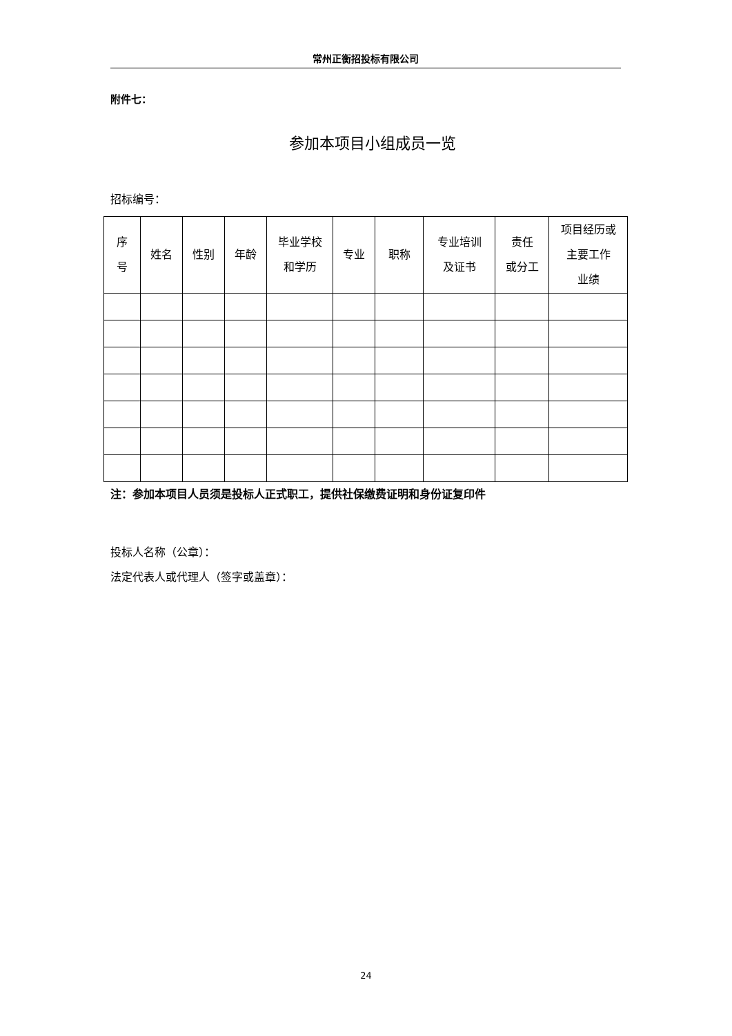常州正衡招投标有限公司
附件七：
参加本项目小组成员一览
招标编号：
| 序 号 | 姓名 | 性别 | 年龄 | 毕业学校 和学历 | 专业 | 职称 | 专业培训 及证书 | 责任 或分工 | 项目经历或 主要工作 业绩 |
| --- | --- | --- | --- | --- | --- | --- | --- | --- | --- |
注：参加本项目人员须是投标人正式职工，提供社保缴费证明和身份证复印件
投标人名称（公章）：
法定代表人或代理人（签字或盖章）：
24